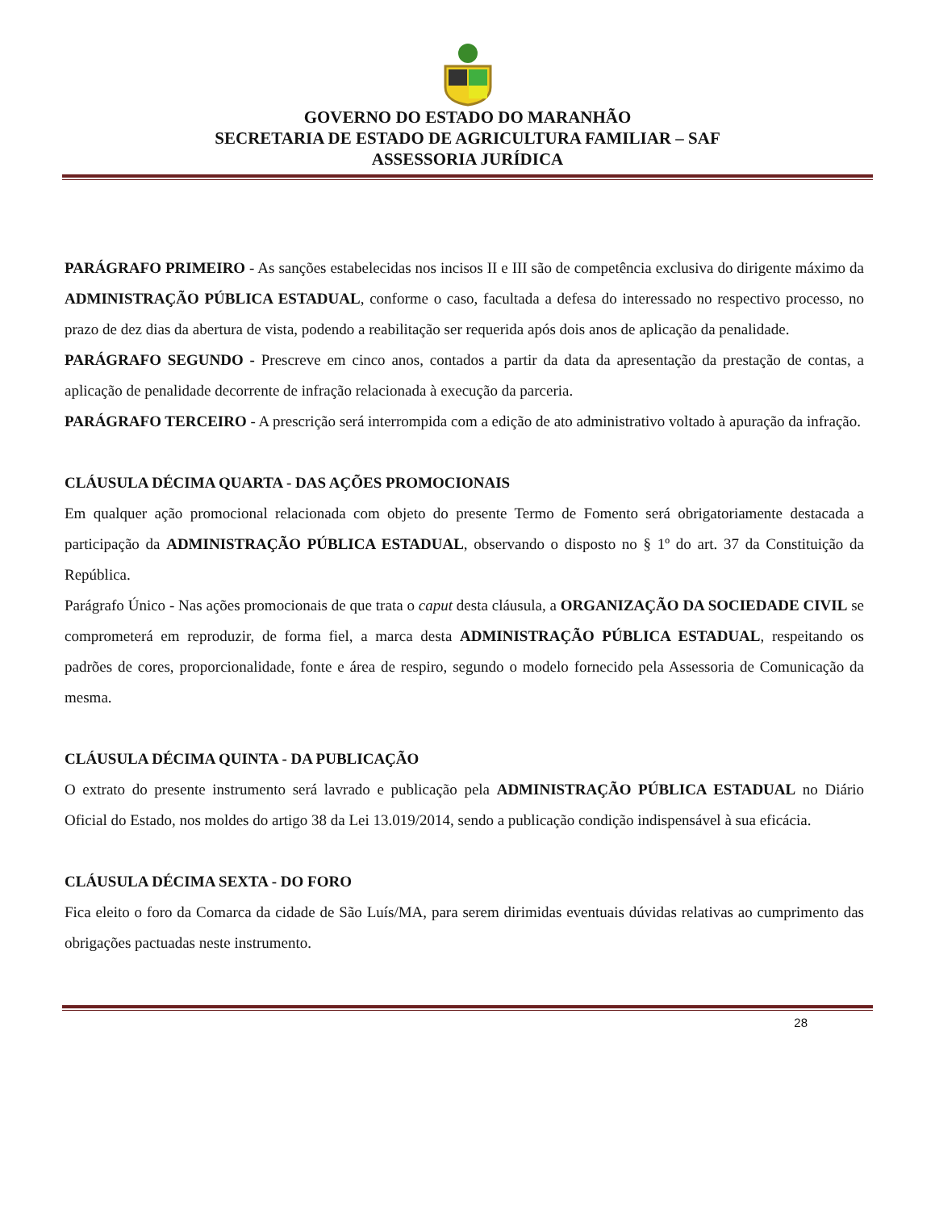GOVERNO DO ESTADO DO MARANHÃO
SECRETARIA DE ESTADO DE AGRICULTURA FAMILIAR – SAF
ASSESSORIA JURÍDICA
PARÁGRAFO PRIMEIRO - As sanções estabelecidas nos incisos II e III são de competência exclusiva do dirigente máximo da ADMINISTRAÇÃO PÚBLICA ESTADUAL, conforme o caso, facultada a defesa do interessado no respectivo processo, no prazo de dez dias da abertura de vista, podendo a reabilitação ser requerida após dois anos de aplicação da penalidade.
PARÁGRAFO SEGUNDO - Prescreve em cinco anos, contados a partir da data da apresentação da prestação de contas, a aplicação de penalidade decorrente de infração relacionada à execução da parceria.
PARÁGRAFO TERCEIRO - A prescrição será interrompida com a edição de ato administrativo voltado à apuração da infração.
CLÁUSULA DÉCIMA QUARTA - DAS AÇÕES PROMOCIONAIS
Em qualquer ação promocional relacionada com objeto do presente Termo de Fomento será obrigatoriamente destacada a participação da ADMINISTRAÇÃO PÚBLICA ESTADUAL, observando o disposto no § 1º do art. 37 da Constituição da República.
Parágrafo Único - Nas ações promocionais de que trata o caput desta cláusula, a ORGANIZAÇÃO DA SOCIEDADE CIVIL se comprometerá em reproduzir, de forma fiel, a marca desta ADMINISTRAÇÃO PÚBLICA ESTADUAL, respeitando os padrões de cores, proporcionalidade, fonte e área de respiro, segundo o modelo fornecido pela Assessoria de Comunicação da mesma.
CLÁUSULA DÉCIMA QUINTA - DA PUBLICAÇÃO
O extrato do presente instrumento será lavrado e publicação pela ADMINISTRAÇÃO PÚBLICA ESTADUAL no Diário Oficial do Estado, nos moldes do artigo 38 da Lei 13.019/2014, sendo a publicação condição indispensável à sua eficácia.
CLÁUSULA DÉCIMA SEXTA - DO FORO
Fica eleito o foro da Comarca da cidade de São Luís/MA, para serem dirimidas eventuais dúvidas relativas ao cumprimento das obrigações pactuadas neste instrumento.
28